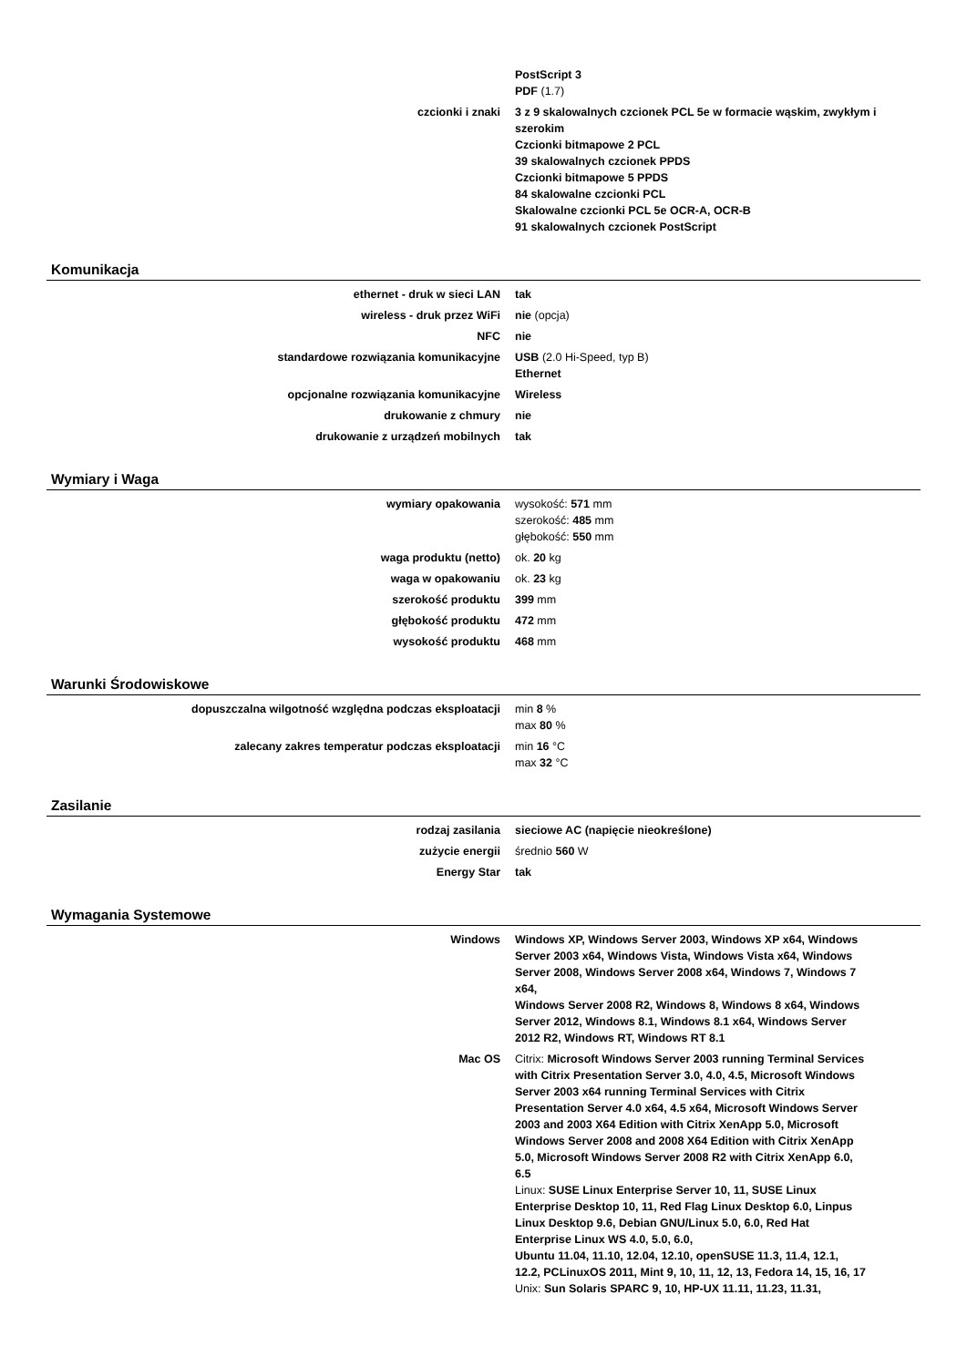| | PostScript 3 PDF (1.7) |
| czcionki i znaki | 3 z 9 skalowalnych czcionek PCL 5e w formacie wąskim, zwykłym i szerokim Czcionki bitmapowe 2 PCL 39 skalowalnych czcionek PPDS Czcionki bitmapowe 5 PPDS 84 skalowalne czcionki PCL Skalowalne czcionki PCL 5e OCR-A, OCR-B 91 skalowalnych czcionek PostScript |
Komunikacja
| ethernet - druk w sieci LAN | tak |
| wireless - druk przez WiFi | nie (opcja) |
| NFC | nie |
| standardowe rozwiązania komunikacyjne | USB (2.0 Hi-Speed, typ B) Ethernet |
| opcjonalne rozwiązania komunikacyjne | Wireless |
| drukowanie z chmury | nie |
| drukowanie z urządzeń mobilnych | tak |
Wymiary i Waga
| wymiary opakowania | wysokość: 571 mm szerokość: 485 mm głębokość: 550 mm |
| waga produktu (netto) | ok. 20 kg |
| waga w opakowaniu | ok. 23 kg |
| szerokość produktu | 399 mm |
| głębokość produktu | 472 mm |
| wysokość produktu | 468 mm |
Warunki Środowiskowe
| dopuszczalna wilgotność względna podczas eksploatacji | min 8 % max 80 % |
| zalecany zakres temperatur podczas eksploatacji | min 16 °C max 32 °C |
Zasilanie
| rodzaj zasilania | sieciowe AC (napięcie nieokreślone) |
| zużycie energii | średnio 560 W |
| Energy Star | tak |
Wymagania Systemowe
| Windows | Windows XP, Windows Server 2003, Windows XP x64, Windows Server 2003 x64, Windows Vista, Windows Vista x64, Windows Server 2008, Windows Server 2008 x64, Windows 7, Windows 7 x64, Windows Server 2008 R2, Windows 8, Windows 8 x64, Windows Server 2012, Windows 8.1, Windows 8.1 x64, Windows Server 2012 R2, Windows RT, Windows RT 8.1 |
| Mac OS | Citrix: Microsoft Windows Server 2003 running Terminal Services with Citrix Presentation Server 3.0, 4.0, 4.5, Microsoft Windows Server 2003 x64 running Terminal Services with Citrix Presentation Server 4.0 x64, 4.5 x64, Microsoft Windows Server 2003 and 2003 X64 Edition with Citrix XenApp 5.0, Microsoft Windows Server 2008 and 2008 X64 Edition with Citrix XenApp 5.0, Microsoft Windows Server 2008 R2 with Citrix XenApp 6.0, 6.5 Linux: SUSE Linux Enterprise Server 10, 11, SUSE Linux Enterprise Desktop 10, 11, Red Flag Linux Desktop 6.0, Linpus Linux Desktop 9.6, Debian GNU/Linux 5.0, 6.0, Red Hat Enterprise Linux WS 4.0, 5.0, 6.0, Ubuntu 11.04, 11.10, 12.04, 12.10, openSUSE 11.3, 11.4, 12.1, 12.2, PCLinuxOS 2011, Mint 9, 10, 11, 12, 13, Fedora 14, 15, 16, 17 Unix: Sun Solaris SPARC 9, 10, HP-UX 11.11, 11.23, 11.31, |